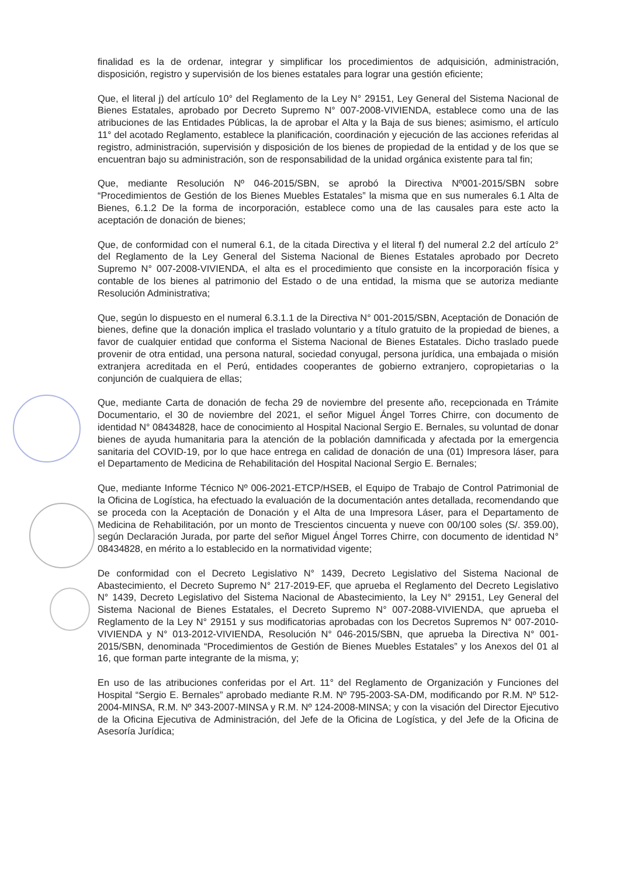finalidad es la de ordenar, integrar y simplificar los procedimientos de adquisición, administración, disposición, registro y supervisión de los bienes estatales para lograr una gestión eficiente;
Que, el literal j) del artículo 10° del Reglamento de la Ley N° 29151, Ley General del Sistema Nacional de Bienes Estatales, aprobado por Decreto Supremo N° 007-2008-VIVIENDA, establece como una de las atribuciones de las Entidades Públicas, la de aprobar el Alta y la Baja de sus bienes; asimismo, el artículo 11° del acotado Reglamento, establece la planificación, coordinación y ejecución de las acciones referidas al registro, administración, supervisión y disposición de los bienes de propiedad de la entidad y de los que se encuentran bajo su administración, son de responsabilidad de la unidad orgánica existente para tal fin;
Que, mediante Resolución Nº 046-2015/SBN, se aprobó la Directiva Nº001-2015/SBN sobre “Procedimientos de Gestión de los Bienes Muebles Estatales” la misma que en sus numerales 6.1 Alta de Bienes, 6.1.2 De la forma de incorporación, establece como una de las causales para este acto la aceptación de donación de bienes;
Que, de conformidad con el numeral 6.1, de la citada Directiva y el literal f) del numeral 2.2 del artículo 2° del Reglamento de la Ley General del Sistema Nacional de Bienes Estatales aprobado por Decreto Supremo N° 007-2008-VIVIENDA, el alta es el procedimiento que consiste en la incorporación física y contable de los bienes al patrimonio del Estado o de una entidad, la misma que se autoriza mediante Resolución Administrativa;
Que, según lo dispuesto en el numeral 6.3.1.1 de la Directiva N° 001-2015/SBN, Aceptación de Donación de bienes, define que la donación implica el traslado voluntario y a título gratuito de la propiedad de bienes, a favor de cualquier entidad que conforma el Sistema Nacional de Bienes Estatales. Dicho traslado puede provenir de otra entidad, una persona natural, sociedad conyugal, persona jurídica, una embajada o misión extranjera acreditada en el Perú, entidades cooperantes de gobierno extranjero, copropietarias o la conjunción de cualquiera de ellas;
Que, mediante Carta de donación de fecha 29 de noviembre del presente año, recepcionada en Trámite Documentario, el 30 de noviembre del 2021, el señor Miguel Ángel Torres Chirre, con documento de identidad N° 08434828, hace de conocimiento al Hospital Nacional Sergio E. Bernales, su voluntad de donar bienes de ayuda humanitaria para la atención de la población damnificada y afectada por la emergencia sanitaria del COVID-19, por lo que hace entrega en calidad de donación de una (01) Impresora láser, para el Departamento de Medicina de Rehabilitación del Hospital Nacional Sergio E. Bernales;
Que, mediante Informe Técnico Nº 006-2021-ETCP/HSEB, el Equipo de Trabajo de Control Patrimonial de la Oficina de Logística, ha efectuado la evaluación de la documentación antes detallada, recomendando que se proceda con la Aceptación de Donación y el Alta de una Impresora Láser, para el Departamento de Medicina de Rehabilitación, por un monto de Trescientos cincuenta y nueve con 00/100 soles (S/. 359.00), según Declaración Jurada, por parte del señor Miguel Ángel Torres Chirre, con documento de identidad N° 08434828, en mérito a lo establecido en la normatividad vigente;
De conformidad con el Decreto Legislativo N° 1439, Decreto Legislativo del Sistema Nacional de Abastecimiento, el Decreto Supremo N° 217-2019-EF, que aprueba el Reglamento del Decreto Legislativo N° 1439, Decreto Legislativo del Sistema Nacional de Abastecimiento, la Ley N° 29151, Ley General del Sistema Nacional de Bienes Estatales, el Decreto Supremo N° 007-2088-VIVIENDA, que aprueba el Reglamento de la Ley N° 29151 y sus modificatorias aprobadas con los Decretos Supremos N° 007-2010-VIVIENDA y N° 013-2012-VIVIENDA, Resolución N° 046-2015/SBN, que aprueba la Directiva N° 001-2015/SBN, denominada “Procedimientos de Gestión de Bienes Muebles Estatales” y los Anexos del 01 al 16, que forman parte integrante de la misma, y;
En uso de las atribuciones conferidas por el Art. 11° del Reglamento de Organización y Funciones del Hospital “Sergio E. Bernales” aprobado mediante R.M. Nº 795-2003-SA-DM, modificando por R.M. Nº 512-2004-MINSA, R.M. Nº 343-2007-MINSA y R.M. Nº 124-2008-MINSA; y con la visación del Director Ejecutivo de la Oficina Ejecutiva de Administración, del Jefe de la Oficina de Logística, y del Jefe de la Oficina de Asesoría Jurídica;